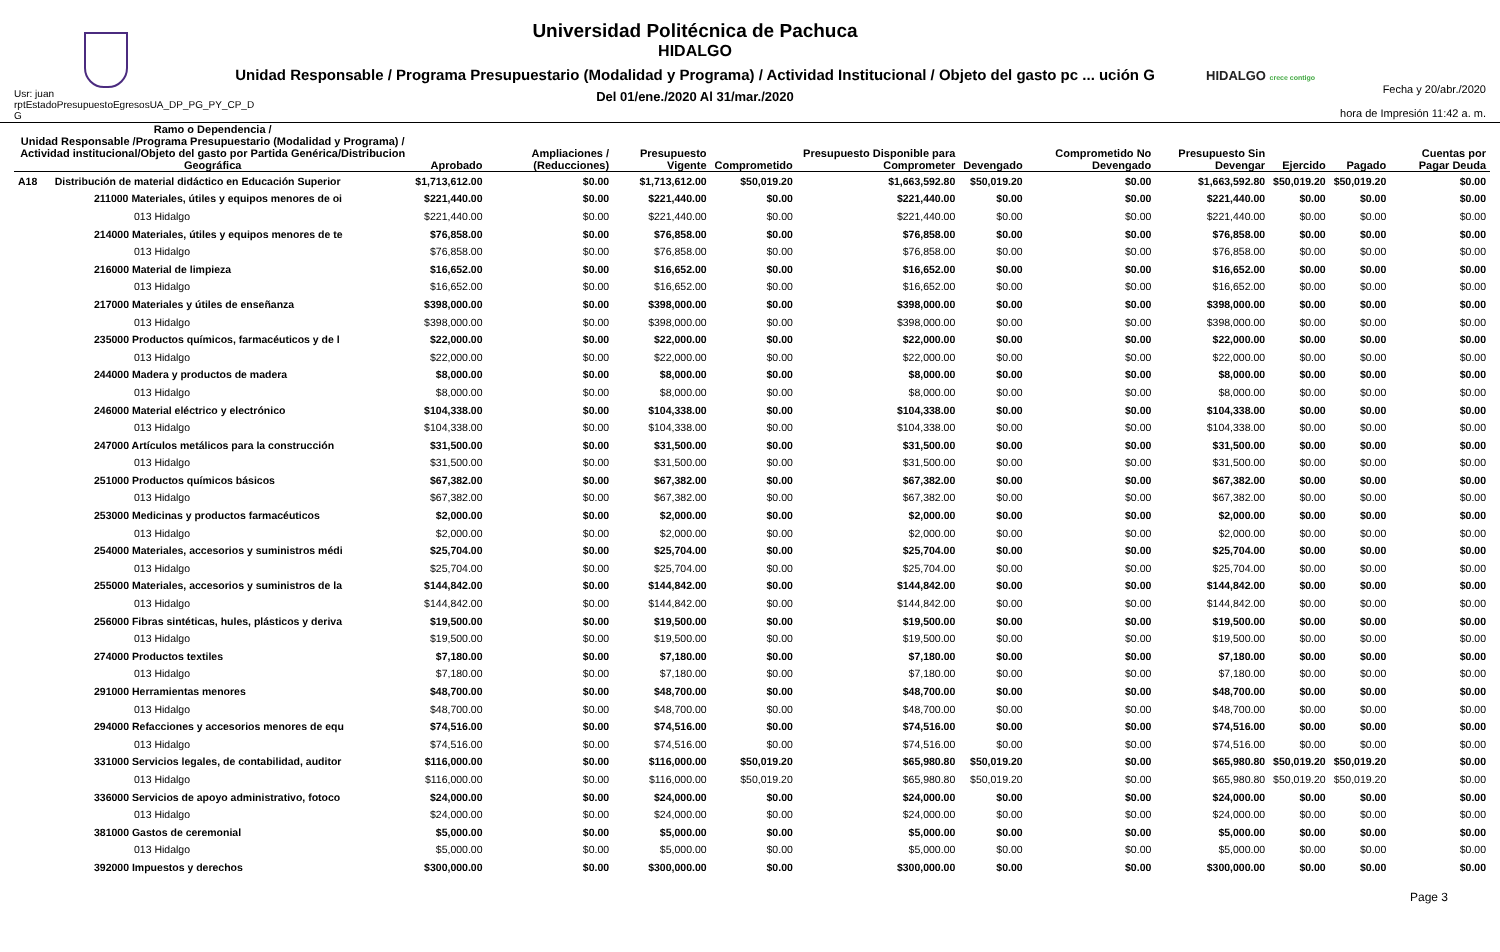Usr: juan rptEstadoPresupuestoEgresosUA_DP_PG_PY_CP_D G
Universidad Politécnica de Pachuca
HIDALGO
Unidad Responsable / Programa Presupuestario (Modalidad y Programa) / Actividad Institucional / Objeto del gasto pc ... ución G
Del 01/ene./2020 Al 31/mar./2020
HIDALGO crece contigo
Fecha y 20/abr./2020
hora de Impresión 11:42 a. m.
| Ramo o Dependencia / Unidad Responsable /Programa Presupuestario (Modalidad y Programa) / Actividad institucional/Objeto del gasto por Partida Genérica/Distribucion Geográfica | | Aprobado | Ampliaciones / (Reducciones) | Presupuesto Vigente | Comprometido | Presupuesto Disponible para Comprometer | Devengado | Comprometido No Devengado | Presupuesto Sin Devengar | Ejercido | Pagado | Cuentas por Pagar Deuda |
| --- | --- | --- | --- | --- | --- | --- | --- | --- | --- | --- | --- | --- |
| A18 | Distribución de material didáctico en Educación Superior | $1,713,612.00 | $0.00 | $1,713,612.00 | $50,019.20 | $1,663,592.80 | $50,019.20 | $0.00 | $1,663,592.80 | $50,019.20 | $50,019.20 | $0.00 |
| 211000 Materiales, útiles y equipos menores de oi | | $221,440.00 | $0.00 | $221,440.00 | $0.00 | $221,440.00 | $0.00 | $0.00 | $221,440.00 | $0.00 | $0.00 | $0.00 |
| 013 Hidalgo | | $221,440.00 | $0.00 | $221,440.00 | $0.00 | $221,440.00 | $0.00 | $0.00 | $221,440.00 | $0.00 | $0.00 | $0.00 |
| 214000 Materiales, útiles y equipos menores de te | | $76,858.00 | $0.00 | $76,858.00 | $0.00 | $76,858.00 | $0.00 | $0.00 | $76,858.00 | $0.00 | $0.00 | $0.00 |
| 013 Hidalgo | | $76,858.00 | $0.00 | $76,858.00 | $0.00 | $76,858.00 | $0.00 | $0.00 | $76,858.00 | $0.00 | $0.00 | $0.00 |
| 216000 Material de limpieza | | $16,652.00 | $0.00 | $16,652.00 | $0.00 | $16,652.00 | $0.00 | $0.00 | $16,652.00 | $0.00 | $0.00 | $0.00 |
| 013 Hidalgo | | $16,652.00 | $0.00 | $16,652.00 | $0.00 | $16,652.00 | $0.00 | $0.00 | $16,652.00 | $0.00 | $0.00 | $0.00 |
| 217000 Materiales y útiles de enseñanza | | $398,000.00 | $0.00 | $398,000.00 | $0.00 | $398,000.00 | $0.00 | $0.00 | $398,000.00 | $0.00 | $0.00 | $0.00 |
| 013 Hidalgo | | $398,000.00 | $0.00 | $398,000.00 | $0.00 | $398,000.00 | $0.00 | $0.00 | $398,000.00 | $0.00 | $0.00 | $0.00 |
| 235000 Productos químicos, farmacéuticos y de l | | $22,000.00 | $0.00 | $22,000.00 | $0.00 | $22,000.00 | $0.00 | $0.00 | $22,000.00 | $0.00 | $0.00 | $0.00 |
| 013 Hidalgo | | $22,000.00 | $0.00 | $22,000.00 | $0.00 | $22,000.00 | $0.00 | $0.00 | $22,000.00 | $0.00 | $0.00 | $0.00 |
| 244000 Madera y productos de madera | | $8,000.00 | $0.00 | $8,000.00 | $0.00 | $8,000.00 | $0.00 | $0.00 | $8,000.00 | $0.00 | $0.00 | $0.00 |
| 013 Hidalgo | | $8,000.00 | $0.00 | $8,000.00 | $0.00 | $8,000.00 | $0.00 | $0.00 | $8,000.00 | $0.00 | $0.00 | $0.00 |
| 246000 Material eléctrico y electrónico | | $104,338.00 | $0.00 | $104,338.00 | $0.00 | $104,338.00 | $0.00 | $0.00 | $104,338.00 | $0.00 | $0.00 | $0.00 |
| 013 Hidalgo | | $104,338.00 | $0.00 | $104,338.00 | $0.00 | $104,338.00 | $0.00 | $0.00 | $104,338.00 | $0.00 | $0.00 | $0.00 |
| 247000 Artículos metálicos para la construcción | | $31,500.00 | $0.00 | $31,500.00 | $0.00 | $31,500.00 | $0.00 | $0.00 | $31,500.00 | $0.00 | $0.00 | $0.00 |
| 013 Hidalgo | | $31,500.00 | $0.00 | $31,500.00 | $0.00 | $31,500.00 | $0.00 | $0.00 | $31,500.00 | $0.00 | $0.00 | $0.00 |
| 251000 Productos químicos básicos | | $67,382.00 | $0.00 | $67,382.00 | $0.00 | $67,382.00 | $0.00 | $0.00 | $67,382.00 | $0.00 | $0.00 | $0.00 |
| 013 Hidalgo | | $67,382.00 | $0.00 | $67,382.00 | $0.00 | $67,382.00 | $0.00 | $0.00 | $67,382.00 | $0.00 | $0.00 | $0.00 |
| 253000 Medicinas y productos farmacéuticos | | $2,000.00 | $0.00 | $2,000.00 | $0.00 | $2,000.00 | $0.00 | $0.00 | $2,000.00 | $0.00 | $0.00 | $0.00 |
| 013 Hidalgo | | $2,000.00 | $0.00 | $2,000.00 | $0.00 | $2,000.00 | $0.00 | $0.00 | $2,000.00 | $0.00 | $0.00 | $0.00 |
| 254000 Materiales, accesorios y suministros médi | | $25,704.00 | $0.00 | $25,704.00 | $0.00 | $25,704.00 | $0.00 | $0.00 | $25,704.00 | $0.00 | $0.00 | $0.00 |
| 013 Hidalgo | | $25,704.00 | $0.00 | $25,704.00 | $0.00 | $25,704.00 | $0.00 | $0.00 | $25,704.00 | $0.00 | $0.00 | $0.00 |
| 255000 Materiales, accesorios y suministros de la | | $144,842.00 | $0.00 | $144,842.00 | $0.00 | $144,842.00 | $0.00 | $0.00 | $144,842.00 | $0.00 | $0.00 | $0.00 |
| 013 Hidalgo | | $144,842.00 | $0.00 | $144,842.00 | $0.00 | $144,842.00 | $0.00 | $0.00 | $144,842.00 | $0.00 | $0.00 | $0.00 |
| 256000 Fibras sintéticas, hules, plásticos y deriva | | $19,500.00 | $0.00 | $19,500.00 | $0.00 | $19,500.00 | $0.00 | $0.00 | $19,500.00 | $0.00 | $0.00 | $0.00 |
| 013 Hidalgo | | $19,500.00 | $0.00 | $19,500.00 | $0.00 | $19,500.00 | $0.00 | $0.00 | $19,500.00 | $0.00 | $0.00 | $0.00 |
| 274000 Productos textiles | | $7,180.00 | $0.00 | $7,180.00 | $0.00 | $7,180.00 | $0.00 | $0.00 | $7,180.00 | $0.00 | $0.00 | $0.00 |
| 013 Hidalgo | | $7,180.00 | $0.00 | $7,180.00 | $0.00 | $7,180.00 | $0.00 | $0.00 | $7,180.00 | $0.00 | $0.00 | $0.00 |
| 291000 Herramientas menores | | $48,700.00 | $0.00 | $48,700.00 | $0.00 | $48,700.00 | $0.00 | $0.00 | $48,700.00 | $0.00 | $0.00 | $0.00 |
| 013 Hidalgo | | $48,700.00 | $0.00 | $48,700.00 | $0.00 | $48,700.00 | $0.00 | $0.00 | $48,700.00 | $0.00 | $0.00 | $0.00 |
| 294000 Refacciones y accesorios menores de equ | | $74,516.00 | $0.00 | $74,516.00 | $0.00 | $74,516.00 | $0.00 | $0.00 | $74,516.00 | $0.00 | $0.00 | $0.00 |
| 013 Hidalgo | | $74,516.00 | $0.00 | $74,516.00 | $0.00 | $74,516.00 | $0.00 | $0.00 | $74,516.00 | $0.00 | $0.00 | $0.00 |
| 331000 Servicios legales, de contabilidad, auditor | | $116,000.00 | $0.00 | $116,000.00 | $50,019.20 | $65,980.80 | $50,019.20 | $0.00 | $65,980.80 | $50,019.20 | $50,019.20 | $0.00 |
| 013 Hidalgo | | $116,000.00 | $0.00 | $116,000.00 | $50,019.20 | $65,980.80 | $50,019.20 | $0.00 | $65,980.80 | $50,019.20 | $50,019.20 | $0.00 |
| 336000 Servicios de apoyo administrativo, fotoco | | $24,000.00 | $0.00 | $24,000.00 | $0.00 | $24,000.00 | $0.00 | $0.00 | $24,000.00 | $0.00 | $0.00 | $0.00 |
| 013 Hidalgo | | $24,000.00 | $0.00 | $24,000.00 | $0.00 | $24,000.00 | $0.00 | $0.00 | $24,000.00 | $0.00 | $0.00 | $0.00 |
| 381000 Gastos de ceremonial | | $5,000.00 | $0.00 | $5,000.00 | $0.00 | $5,000.00 | $0.00 | $0.00 | $5,000.00 | $0.00 | $0.00 | $0.00 |
| 013 Hidalgo | | $5,000.00 | $0.00 | $5,000.00 | $0.00 | $5,000.00 | $0.00 | $0.00 | $5,000.00 | $0.00 | $0.00 | $0.00 |
| 392000 Impuestos y derechos | | $300,000.00 | $0.00 | $300,000.00 | $0.00 | $300,000.00 | $0.00 | $0.00 | $300,000.00 | $0.00 | $0.00 | $0.00 |
Page 3